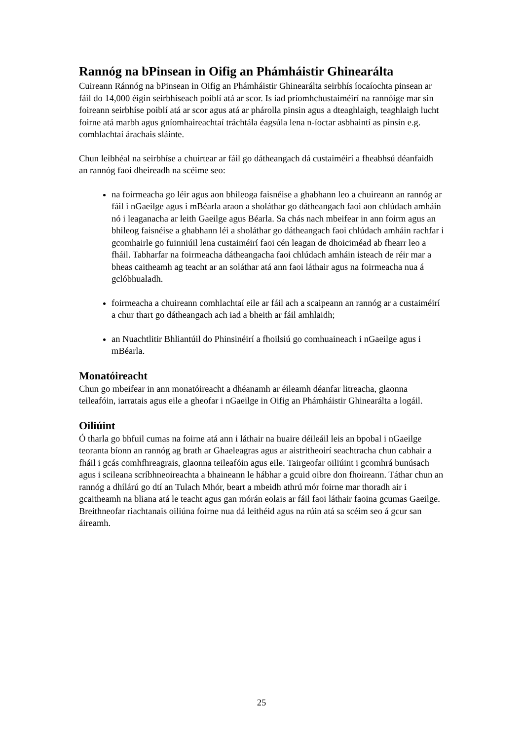Rannóg na bPinsean in Oifig an Phámháistir Ghinearálta
Cuireann Ránnóg na bPinsean in Oifig an Phámháistir Ghinearálta seirbhís íocaíochta pinsean ar fáil do 14,000 éigin seirbhíseach poiblí atá ar scor. Is iad príomhchustaiméirí na rannóige mar sin foireann seirbhíse poiblí atá ar scor agus atá ar phárolla pinsin agus a dteaghlaigh, teaghlaigh lucht foirne atá marbh agus gníomhaireachtaí tráchtála éagsúla lena n-íoctar asbhaintí as pinsin e.g. comhlachtaí árachais sláinte.
Chun leibhéal na seirbhíse a chuirtear ar fáil go dátheangach dá custaiméirí a fheabhsú déanfaidh an rannóg faoi dheireadh na scéime seo:
na foirmeacha go léir agus aon bhileoga faisnéise a ghabhann leo a chuireann an rannóg ar fáil i nGaeilge agus i mBéarla araon a sholáthar go dátheangach faoi aon chlúdach amháin nó i leaganacha ar leith Gaeilge agus Béarla. Sa chás nach mbeifear in ann foirm agus an bhileog faisnéise a ghabhann léi a sholáthar go dátheangach faoi chlúdach amháin rachfar i gcomhairle go fuinniúil lena custaiméirí faoi cén leagan de dhoiciméad ab fhearr leo a fháil. Tabharfar na foirmeacha dátheangacha faoi chlúdach amháin isteach de réir mar a bheas caitheamh ag teacht ar an soláthar atá ann faoi láthair agus na foirmeacha nua á gclóbhualadh.
foirmeacha a chuireann comhlachtaí eile ar fáil ach a scaipeann an rannóg ar a custaiméirí a chur thart go dátheangach ach iad a bheith ar fáil amhlaidh;
an Nuachtlitir Bhliantúil do Phinsinéirí a fhoilsiú go comhuaineach i nGaeilge agus i mBéarla.
Monatóireacht
Chun go mbeifear in ann monatóireacht a dhéanamh ar éileamh déanfar litreacha, glaonna teileafóin, iarratais agus eile a gheofar i nGaeilge in Oifig an Phámháistir Ghinearálta a logáil.
Oiliúint
Ó tharla go bhfuil cumas na foirne atá ann i láthair na huaire déileáil leis an bpobal i nGaeilge teoranta bíonn an rannóg ag brath ar Ghaeleagras agus ar aistritheoirí seachtracha chun cabhair a fháil i gcás comhfhreagrais, glaonna teileafóin agus eile. Tairgeofar oiliúint i gcomhrá bunúsach agus i scileana scríbhneoireachta a bhaineann le hábhar a gcuid oibre don fhoireann. Táthar chun an rannóg a dhílárú go dtí an Tulach Mhór, beart a mbeidh athrú mór foirne mar thoradh air i gcaitheamh na bliana atá le teacht agus gan mórán eolais ar fáil faoi láthair faoina gcumas Gaeilge. Breithneofar riachtanais oiliúna foirne nua dá leithéid agus na rúin atá sa scéim seo á gcur san áireamh.
25